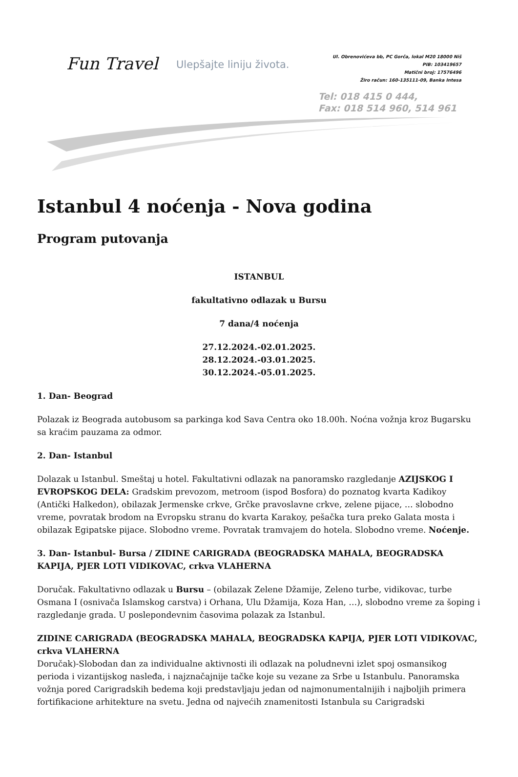Fun Travel Ulepšajte liniju života.
Ul. Obrenovićeva bb, PC Gorča, lokal M20 18000 Niš
PIB: 103419657
Matični broj: 17576496
Žiro račun: 160-135111-09, Banka Intesa
Tel: 018 415 0 444,
Fax: 018 514 960, 514 961
Istanbul 4 noćenja - Nova godina
Program putovanja
ISTANBUL
fakultativno odlazak u Bursu
7 dana/4 noćenja
27.12.2024.-02.01.2025.
28.12.2024.-03.01.2025.
30.12.2024.-05.01.2025.
1. Dan- Beograd
Polazak iz Beograda autobusom sa parkinga kod Sava Centra oko 18.00h. Noćna vožnja kroz Bugarsku sa kraćim pauzama za odmor.
2. Dan- Istanbul
Dolazak u Istanbul. Smeštaj u hotel. Fakultativni odlazak na panoramsko razgledanje AZIJSKOG I EVROPSKOG DELA: Gradskim prevozom, metroom (ispod Bosfora) do poznatog kvarta Kadikoy (Antički Halkedon), obilazak Jermenske crkve, Grčke pravoslavne crkve, zelene pijace, … slobodno vreme, povratak brodom na Evropsku stranu do kvarta Karakoy, pešačka tura preko Galata mosta i obilazak Egipatske pijace. Slobodno vreme. Povratak tramvajem do hotela. Slobodno vreme. Noćenje.
3. Dan- Istanbul- Bursa / ZIDINE CARIGRADA (BEOGRADSKA MAHALA, BEOGRADSKA KAPIJA, PJER LOTI VIDIKOVAC, crkva VLAHERNA
Doručak. Fakultativno odlazak u Bursu – (obilazak Zelene Džamije, Zeleno turbe, vidikovac, turbe Osmana I (osnivača Islamskog carstva) i Orhana, Ulu Džamija, Koza Han, …), slobodno vreme za šoping i razgledanje grada. U poslepondevnim časovima polazak za Istanbul.
ZIDINE CARIGRADA (BEOGRADSKA MAHALA, BEOGRADSKA KAPIJA, PJER LOTI VIDIKOVAC, crkva VLAHERNA
Doručak)-Slobodan dan za individualne aktivnosti ili odlazak na poludnevni izlet spoj osmansikog perioda i vizantijskog nasleđa, i najznačajnije tačke koje su vezane za Srbe u Istanbulu. Panoramska vožnja pored Carigradskih bedema koji predstavljaju jedan od najmonumentalnijih i najboljih primera fortifikacione arhitekture na svetu. Jedna od najvećih znamenitosti Istanbula su Carigradski